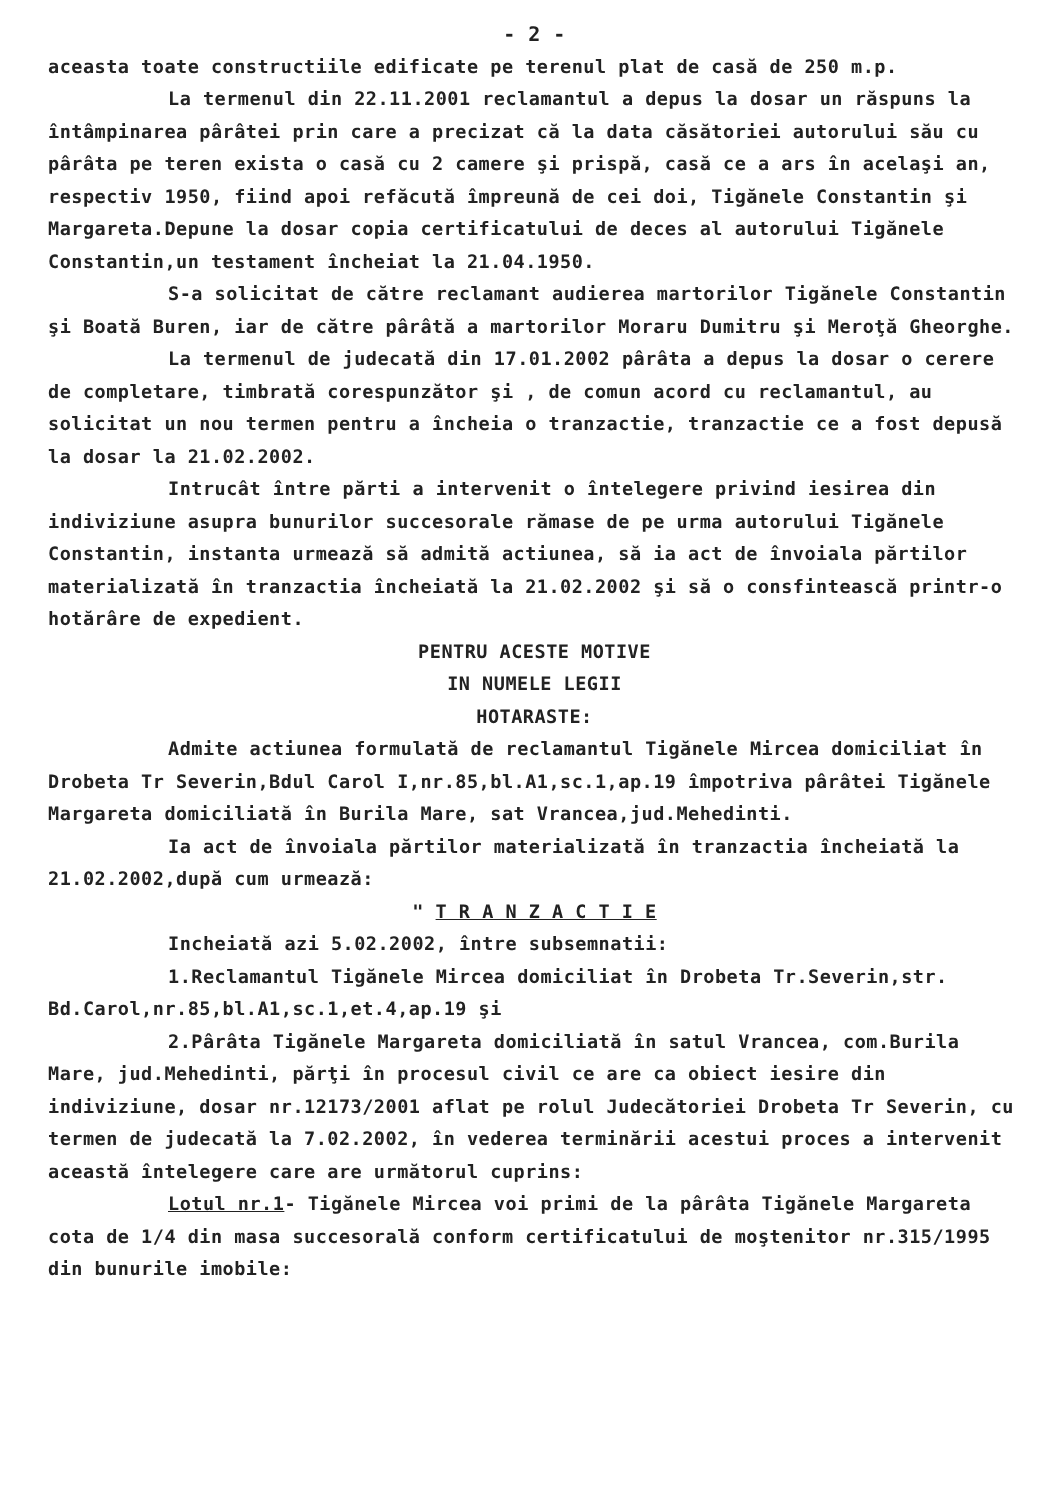- 2 -
aceasta toate constructiile edificate pe terenul plat de casă de 250 m.p.
La termenul din 22.11.2001 reclamantul a depus la dosar un răspuns la întâmpinarea pârâtei prin care a precizat că la data căsătoriei autorului său cu pârâta pe teren exista o casă cu 2 camere şi prispă, casă ce a ars în acelaşi an, respectiv 1950, fiind apoi refăcută împreună de cei doi, Tigănele Constantin şi Margareta.Depune la dosar copia certificatului de deces al autorului Tigănele Constantin,un testament încheiat la 21.04.1950.
S-a solicitat de către reclamant audierea martorilor Tigănele Constantin şi Boată Buren, iar de către pârâtă a martorilor Moraru Dumitru şi Meroţă Gheorghe.
La termenul de judecată din 17.01.2002 pârâta a depus la dosar o cerere de completare, timbrată corespunzător şi , de comun acord cu reclamantul, au solicitat un nou termen pentru a încheia o tranzactie, tranzactie ce a fost depusă la dosar la 21.02.2002.
Intrucât între părti a intervenit o întelegere privind iesirea din indiviziune asupra bunurilor succesorale rămase de pe urma autorului Tigănele Constantin, instanta urmează să admită actiunea, să ia act de învoiala părtilor materializată în tranzactia încheiată la 21.02.2002 şi să o consfintească printr-o hotărâre de expedient.
PENTRU ACESTE MOTIVE
IN NUMELE LEGII
HOTARASTE:
Admite actiunea formulată de reclamantul Tigănele Mircea domiciliat în Drobeta Tr Severin,Bdul Carol I,nr.85,bl.A1,sc.1,ap.19 împotriva pârâtei Tigănele Margareta domiciliată în Burila Mare, sat Vrancea,jud.Mehedinti.
Ia act de învoiala părtilor materializată în tranzactia încheiată la 21.02.2002,după cum urmează:
" T R A N Z A C T I E
Incheiată azi 5.02.2002, între subsemnatii:
1.Reclamantul Tigănele Mircea domiciliat în Drobeta Tr.Severin,str. Bd.Carol,nr.85,bl.A1,sc.1,et.4,ap.19 şi
2.Pârâta Tigănele Margareta domiciliată în satul Vrancea, com.Burila Mare, jud.Mehedinti, părţi în procesul civil ce are ca obiect iesire din indiviziune, dosar nr.12173/2001 aflat pe rolul Judecătoriei Drobeta Tr Severin, cu termen de judecată la 7.02.2002, în vederea terminării acestui proces a intervenit această întelegere care are următorul cuprins:
Lotul nr.1- Tigănele Mircea voi primi de la pârâta Tigănele Margareta cota de 1/4 din masa succesorală conform certificatului de moştenitor nr.315/1995 din bunurile imobile: